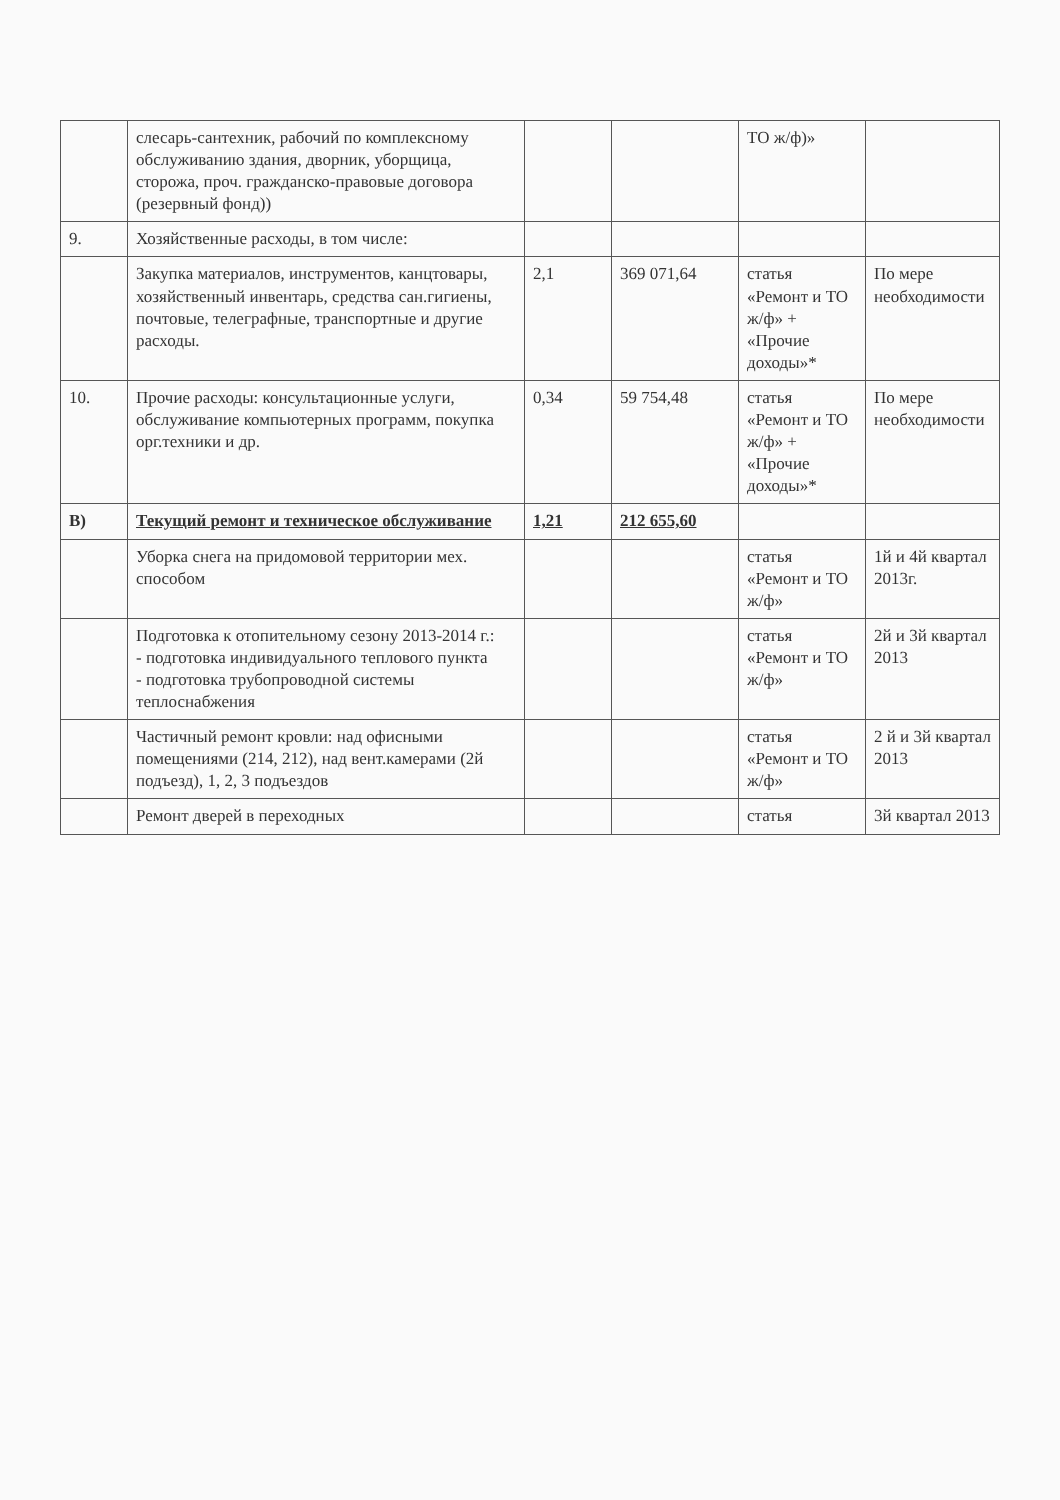| | слесарь-сантехник, рабочий по комплексному обслуживанию здания, дворник, уборщица, сторожа, проч. гражданско-правовые договора (резервный фонд)) | | | ТО ж/ф)» | |
| 9. | Хозяйственные расходы, в том числе: | | | | |
| | Закупка материалов, инструментов, канцтовары, хозяйственный инвентарь, средства сан.гигиены, почтовые, телеграфные, транспортные и другие расходы. | 2,1 | 369 071,64 | статья «Ремонт и ТО ж/ф» + «Прочие доходы»* | По мере необходимости |
| 10. | Прочие расходы: консультационные услуги, обслуживание компьютерных программ, покупка орг.техники и др. | 0,34 | 59 754,48 | статья «Ремонт и ТО ж/ф» + «Прочие доходы»* | По мере необходимости |
| В) | Текущий ремонт и техническое обслуживание | 1,21 | 212 655,60 | | |
| | Уборка снега на придомовой территории мех. способом | | | статья «Ремонт и ТО ж/ф» | 1й и 4й квартал 2013г. |
| | Подготовка к отопительному сезону 2013-2014 г.: - подготовка индивидуального теплового пункта - подготовка трубопроводной системы теплоснабжения | | | статья «Ремонт и ТО ж/ф» | 2й и 3й квартал 2013 |
| | Частичный ремонт кровли: над офисными помещениями (214, 212), над вент.камерами (2й подъезд), 1, 2, 3 подъездов | | | статья «Ремонт и ТО ж/ф» | 2 й и 3й квартал 2013 |
| | Ремонт дверей в переходных | | | статья | 3й квартал 2013 |